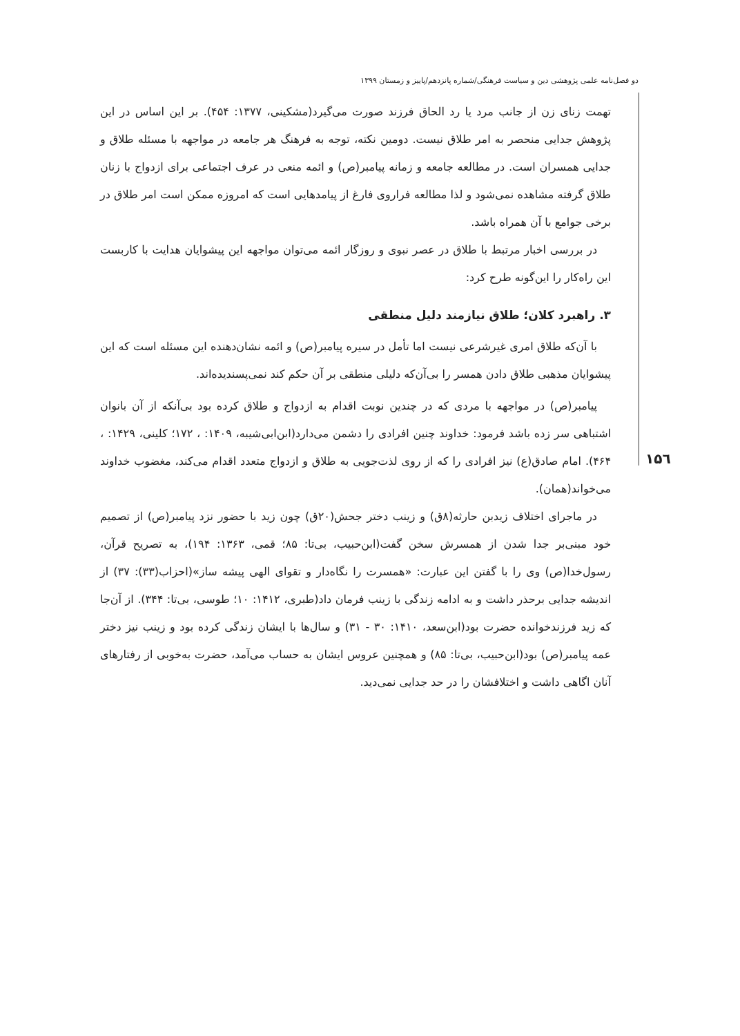دو فصل‌نامه علمی پژوهشی دین و سیاست فرهنگی/شماره پانزدهم/پاییز و زمستان ۱۳۹۹
۱۵٦
تهمت زنای زن از جانب مرد یا رد الحاق فرزند صورت می‌گیرد(مشکینی، ۱۳۷۷: ۴۵۴). بر این اساس در این پژوهش جدایی منحصر به امر طلاق نیست. دومین نکته، توجه به فرهنگ هر جامعه در مواجهه با مسئله طلاق و جدایی همسران است. در مطالعه جامعه و زمانه پیامبر(ص) و ائمه منعی در عرف اجتماعی برای ازدواج با زنان طلاق گرفته مشاهده نمی‌شود و لذا مطالعه فراروی فارغ از پیامدهایی است که امروزه ممکن است امر طلاق در برخی جوامع با آن همراه باشد.
در بررسی اخبار مرتبط با طلاق در عصر نبوی و روزگار ائمه می‌توان مواجهه این پیشوایان هدایت با کاربست این راه‌کار را این‌گونه طرح کرد:
۳. راهبرد کلان؛ طلاق نیازمند دلیل منطقی
با آن‌که طلاق امری غیرشرعی نیست اما تأمل در سیره پیامبر(ص) و ائمه نشان‌دهنده این مسئله است که این پیشوایان مذهبی طلاق دادن همسر را بی‌آن‌که دلیلی منطقی بر آن حکم کند نمی‌پسندیده‌اند.
پیامبر(ص) در مواجهه با مردی که در چندین نوبت اقدام به ازدواج و طلاق کرده بود بی‌آنکه از آن بانوان اشتباهی سر زده باشد فرمود: خداوند چنین افرادی را دشمن می‌دارد(ابن‌ابی‌شیبه، ۱۴۰۹: ، ۱۷۲؛ کلینی، ۱۴۲۹: ، ۴۶۴). امام صادق(ع) نیز افرادی را که از روی لذت‌جویی به طلاق و ازدواج متعدد اقدام می‌کند، مغضوب خداوند می‌خواند(همان).
در ماجرای اختلاف زیدبن حارثه(۸ق) و زینب دختر جحش(۲۰ق) چون زید با حضور نزد پیامبر(ص) از تصمیم خود مبنی‌بر جدا شدن از همسرش سخن گفت(ابن‌حبیب، بی‌تا: ۸۵؛ قمی، ۱۳۶۳: ۱۹۴)، به تصریح قرآن، رسول‌خدا(ص) وی را با گفتن این عبارت: «همسرت را نگاه‌دار و تقوای الهی پیشه ساز»(احزاب(۳۳): ۳۷) از اندیشه جدایی برحذر داشت و به ادامه زندگی با زینب فرمان داد(طبری، ۱۴۱۲: ۱۰؛ طوسی، بی‌تا: ۳۴۴). از آن‌جا که زید فرزندخوانده حضرت بود(ابن‌سعد، ۱۴۱۰: ۳۰ - ۳۱) و سال‌ها با ایشان زندگی کرده بود و زینب نیز دختر عمه پیامبر(ص) بود(ابن‌حبیب، بی‌تا: ۸۵) و همچنین عروس ایشان به حساب می‌آمد، حضرت به‌خوبی از رفتارهای آنان اگاهی داشت و اختلافشان را در حد جدایی نمی‌دید.